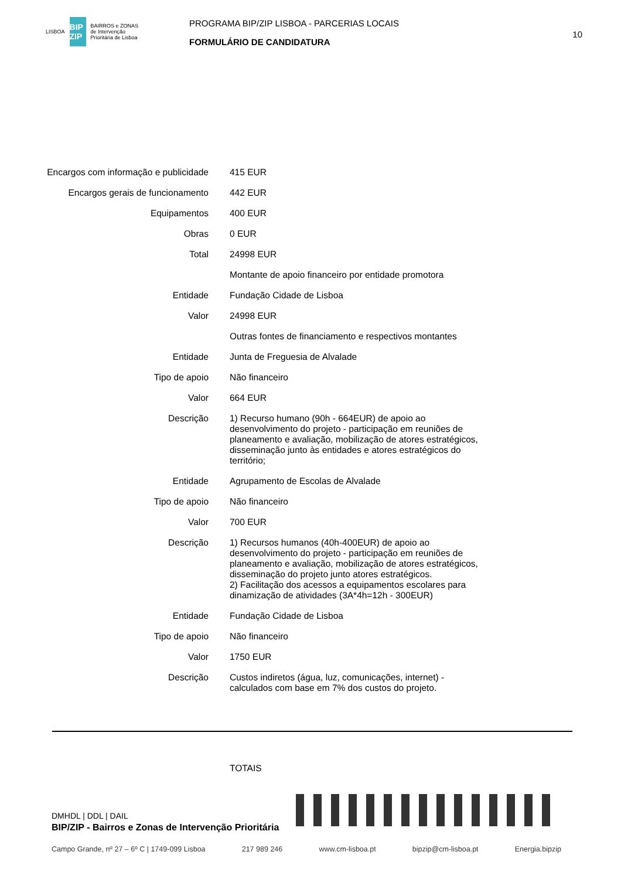LISBOA
BIP ZIP
BAIRROS e ZONAS
de Intervenção
Prioritária de Lisboa
PROGRAMA BIP/ZIP LISBOA - PARCERIAS LOCAIS
FORMULÁRIO DE CANDIDATURA
10
| Encargos com informação e publicidade | 415 EUR |
| Encargos gerais de funcionamento | 442 EUR |
| Equipamentos | 400 EUR |
| Obras | 0 EUR |
| Total | 24998 EUR |
| | Montante de apoio financeiro por entidade promotora |
| Entidade | Fundação Cidade de Lisboa |
| Valor | 24998 EUR |
| | Outras fontes de financiamento e respectivos montantes |
| Entidade | Junta de Freguesia de Alvalade |
| Tipo de apoio | Não financeiro |
| Valor | 664 EUR |
| Descrição | 1) Recurso humano (90h - 664EUR) de apoio ao desenvolvimento do projeto - participação em reuniões de planeamento e avaliação, mobilização de atores estratégicos, disseminação junto às entidades e atores estratégicos do território; |
| Entidade | Agrupamento de Escolas de Alvalade |
| Tipo de apoio | Não financeiro |
| Valor | 700 EUR |
| Descrição | 1) Recursos humanos (40h-400EUR) de apoio ao desenvolvimento do projeto - participação em reuniões de planeamento e avaliação, mobilização de atores estratégicos, disseminação do projeto junto atores estratégicos. 2) Facilitação dos acessos a equipamentos escolares para dinamização de atividades (3A*4h=12h - 300EUR) |
| Entidade | Fundação Cidade de Lisboa |
| Tipo de apoio | Não financeiro |
| Valor | 1750 EUR |
| Descrição | Custos indiretos (água, luz, comunicações, internet) - calculados com base em 7% dos custos do projeto. |
TOTAIS
DMHDL | DDL | DAIL
BIP/ZIP - Bairros e Zonas de Intervenção Prioritária
Campo Grande, nº 27 – 6º C | 1749-099 Lisboa 217 989 246 www.cm-lisboa.pt bipzip@cm-lisboa.pt Energia.bipzip